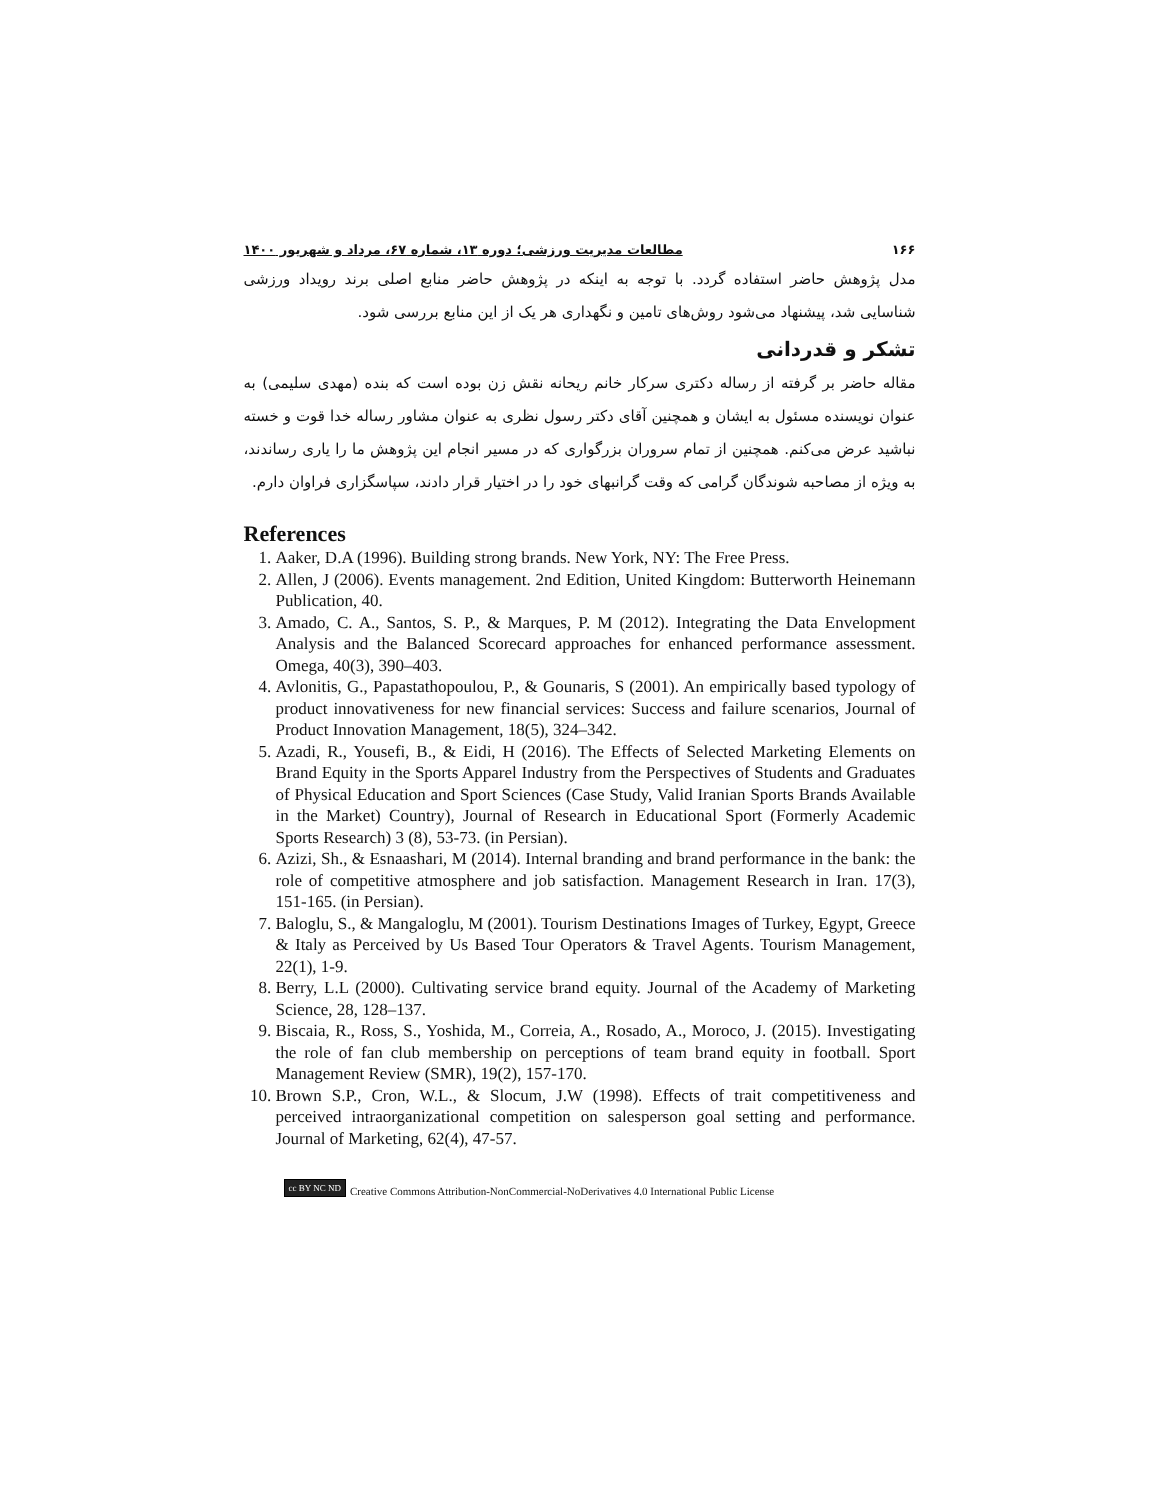۱۶۶ مطالعات مدیریت ورزشی؛ دوره ۱۳، شماره ۶۷، مرداد و شهریور ۱۴۰۰
مدل پژوهش حاضر استفاده گردد. با توجه به اینکه در پژوهش حاضر منابع اصلی برند رویداد ورزشی شناسایی شد، پیشنهاد می‌شود روش‌های تامین و نگهداری هر یک از این منابع بررسی شود.
تشکر و قدردانی
مقاله حاضر بر گرفته از رساله دکتری سرکار خانم ریحانه نقش زن بوده است که بنده (مهدی سلیمی) به عنوان نویسنده مسئول به ایشان و همچنین آقای دکتر رسول نظری به عنوان مشاور رساله خدا قوت و خسته نباشید عرض می‌کنم. همچنین از تمام سروران بزرگواری که در مسیر انجام این پژوهش ما را یاری رساندند، به ویژه از مصاحبه شوندگان گرامی که وقت گرانبهای خود را در اختیار قرار دادند، سپاسگزاری فراوان دارم.
References
1. Aaker, D.A (1996). Building strong brands. New York, NY: The Free Press.
2. Allen, J (2006). Events management. 2nd Edition, United Kingdom: Butterworth Heinemann Publication, 40.
3. Amado, C. A., Santos, S. P., & Marques, P. M (2012). Integrating the Data Envelopment Analysis and the Balanced Scorecard approaches for enhanced performance assessment. Omega, 40(3), 390–403.
4. Avlonitis, G., Papastathopoulou, P., & Gounaris, S (2001). An empirically based typology of product innovativeness for new financial services: Success and failure scenarios, Journal of Product Innovation Management, 18(5), 324–342.
5. Azadi, R., Yousefi, B., & Eidi, H (2016). The Effects of Selected Marketing Elements on Brand Equity in the Sports Apparel Industry from the Perspectives of Students and Graduates of Physical Education and Sport Sciences (Case Study, Valid Iranian Sports Brands Available in the Market) Country), Journal of Research in Educational Sport (Formerly Academic Sports Research) 3 (8), 53-73. (in Persian).
6. Azizi, Sh., & Esnaashari, M (2014). Internal branding and brand performance in the bank: the role of competitive atmosphere and job satisfaction. Management Research in Iran. 17(3), 151-165. (in Persian).
7. Baloglu, S., & Mangaloglu, M (2001). Tourism Destinations Images of Turkey, Egypt, Greece & Italy as Perceived by Us Based Tour Operators & Travel Agents. Tourism Management, 22(1), 1-9.
8. Berry, L.L (2000). Cultivating service brand equity. Journal of the Academy of Marketing Science, 28, 128–137.
9. Biscaia, R., Ross, S., Yoshida, M., Correia, A., Rosado, A., Moroco, J. (2015). Investigating the role of fan club membership on perceptions of team brand equity in football. Sport Management Review (SMR), 19(2), 157-170.
10. Brown S.P., Cron, W.L., & Slocum, J.W (1998). Effects of trait competitiveness and perceived intraorganizational competition on salesperson goal setting and performance. Journal of Marketing, 62(4), 47-57.
cc BY NC ND Creative Commons Attribution-NonCommercial-NoDerivatives 4.0 International Public License